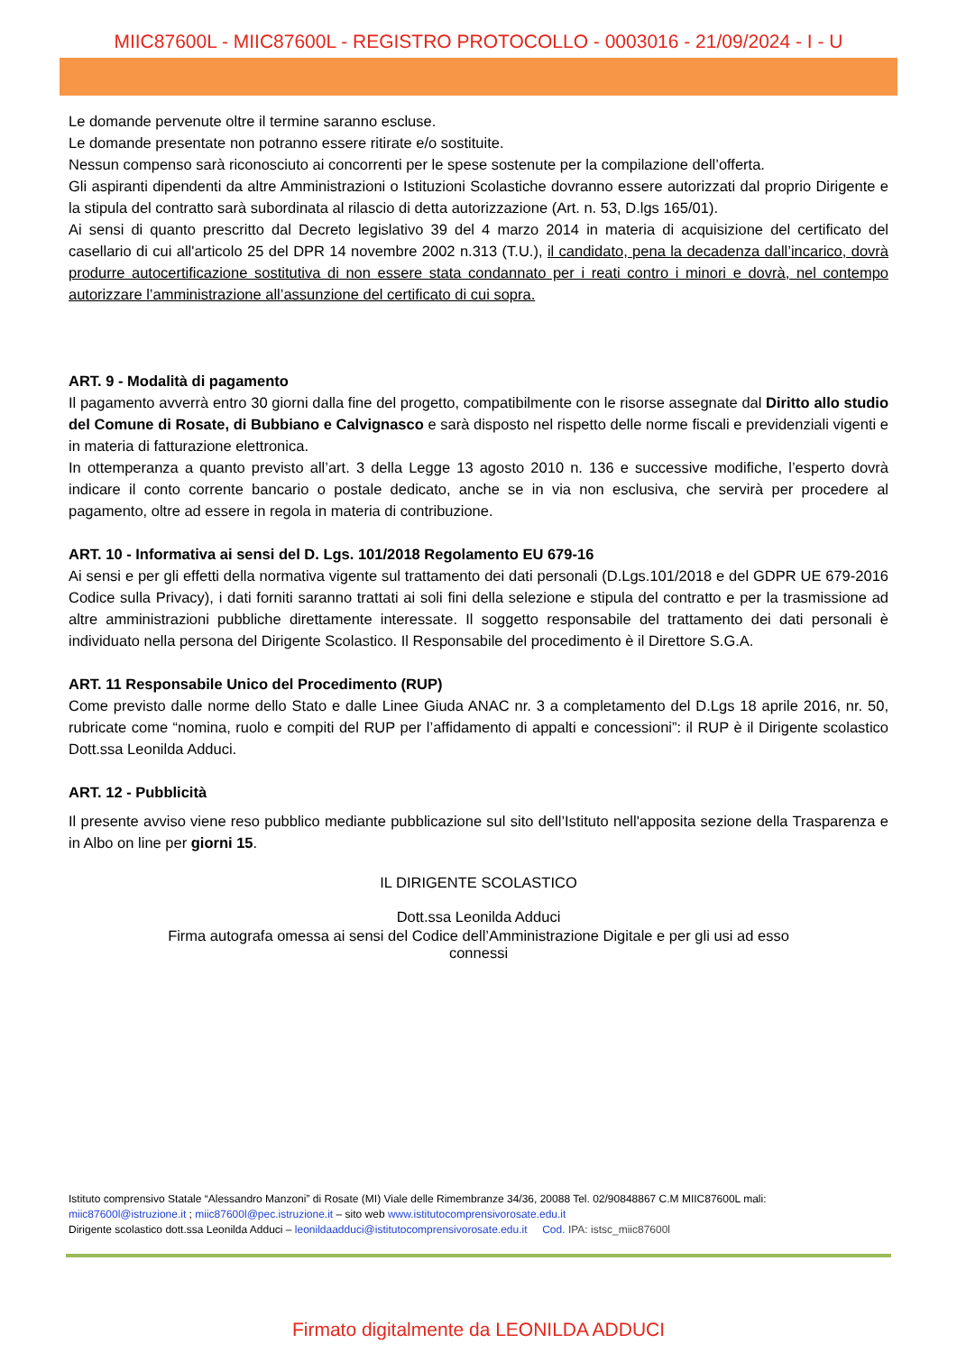MIIC87600L - MIIC87600L - REGISTRO PROTOCOLLO - 0003016 - 21/09/2024 - I - U
Le domande pervenute oltre il termine saranno escluse.
Le domande presentate non potranno essere ritirate e/o sostituite.
Nessun compenso sarà riconosciuto ai concorrenti per le spese sostenute per la compilazione dell’offerta.
Gli aspiranti dipendenti da altre Amministrazioni o Istituzioni Scolastiche dovranno essere autorizzati dal proprio Dirigente e la stipula del contratto sarà subordinata al rilascio di detta autorizzazione (Art. n. 53, D.lgs 165/01).
Ai sensi di quanto prescritto dal Decreto legislativo 39 del 4 marzo 2014 in materia di acquisizione del certificato del casellario di cui all'articolo 25 del DPR 14 novembre 2002 n.313 (T.U.), il candidato, pena la decadenza dall’incarico, dovrà produrre autocertificazione sostitutiva di non essere stata condannato per i reati contro i minori e dovrà, nel contempo autorizzare l’amministrazione all’assunzione del certificato di cui sopra.
ART. 9 - Modalità di pagamento
Il pagamento avverrà entro 30 giorni dalla fine del progetto, compatibilmente con le risorse assegnate dal Diritto allo studio del Comune di Rosate, di Bubbiano e Calvignasco e sarà disposto nel rispetto delle norme fiscali e previdenziali vigenti e in materia di fatturazione elettronica.
In ottemperanza a quanto previsto all’art. 3 della Legge 13 agosto 2010 n. 136 e successive modifiche, l’esperto dovrà indicare il conto corrente bancario o postale dedicato, anche se in via non esclusiva, che servirà per procedere al pagamento, oltre ad essere in regola in materia di contribuzione.
ART. 10 - Informativa ai sensi del D. Lgs. 101/2018 Regolamento EU 679-16
Ai sensi e per gli effetti della normativa vigente sul trattamento dei dati personali (D.Lgs.101/2018 e del GDPR UE 679-2016 Codice sulla Privacy), i dati forniti saranno trattati ai soli fini della selezione e stipula del contratto e per la trasmissione ad altre amministrazioni pubbliche direttamente interessate. Il soggetto responsabile del trattamento dei dati personali è individuato nella persona del Dirigente Scolastico. Il Responsabile del procedimento è il Direttore S.G.A.
ART. 11 Responsabile Unico del Procedimento (RUP)
Come previsto dalle norme dello Stato e dalle Linee Giuda ANAC nr. 3 a completamento del D.Lgs 18 aprile 2016, nr. 50, rubricate come “nomina, ruolo e compiti del RUP per l’affidamento di appalti e concessioni”: il RUP è il Dirigente scolastico Dott.ssa Leonilda Adduci.
ART. 12 - Pubblicità
Il presente avviso viene reso pubblico mediante pubblicazione sul sito dell’Istituto nell'apposita sezione della Trasparenza e in Albo on line per giorni 15.
IL DIRIGENTE SCOLASTICO
Dott.ssa Leonilda Adduci
Firma autografa omessa ai sensi del Codice dell’Amministrazione Digitale e per gli usi ad esso
connessi
Istituto comprensivo Statale “Alessandro Manzoni” di Rosate (MI) Viale delle Rimembranze 34/36, 20088 Tel. 02/90848867 C.M MIIC87600L mali:
miic87600l@istruzione.it ; miic87600l@pec.istruzione.it – sito web www.istitutocomprensivorosate.edu.it
Dirigente scolastico dott.ssa Leonilda Adduci – leonildaadduci@istitutocomprensivorosate.edu.it Cod. IPA: istsc_miic87600l
Firmato digitalmente da LEONILDA ADDUCI